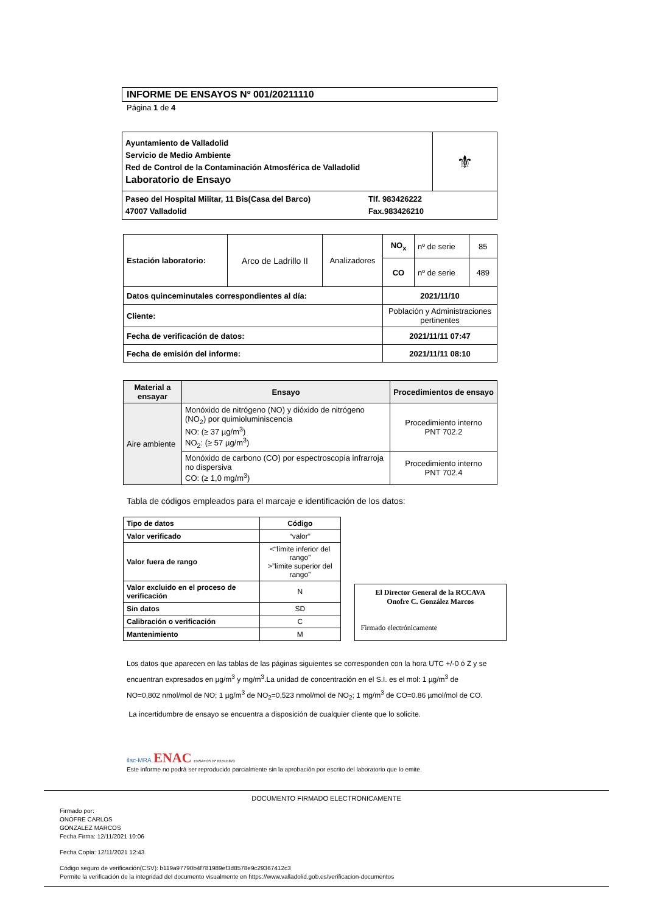INFORME DE ENSAYOS Nº 001/20211110
Página 1 de 4
| Ayuntamiento de Valladolid Servicio de Medio Ambiente Red de Control de la Contaminación Atmosférica de Valladolid Laboratorio de Ensayo | ⚜ |
| Paseo del Hospital Militar, 11 Bis(Casa del Barco) 47007 Valladolid Tlf. 983426222 Fax.983426210 | |
| Estación laboratorio: | Arco de Ladrillo II | Analizadores | NO<sub>x</sub> | nº de serie | 85 |
| | | | CO | nº de serie | 489 |
| Datos quinceminutales correspondientes al día: | | | 2021/11/10 | | |
| Cliente: | | | Población y Administraciones pertinentes | | |
| Fecha de verificación de datos: | | | 2021/11/11 07:47 | | |
| Fecha de emisión del informe: | | | 2021/11/11 08:10 | | |
| Material a ensayar | Ensayo | Procedimientos de ensayo |
| --- | --- | --- |
| Aire ambiente | Monóxido de nitrógeno (NO) y dióxido de nitrógeno (NO<sub>2</sub>) por quimioluminiscencia NO: (≥ 37 µg/m<sup>3</sup>) NO<sub>2</sub>: (≥ 57 µg/m<sup>3</sup>) | Procedimiento interno PNT 702.2 |
| | Monóxido de carbono (CO) por espectroscopía infrarroja no dispersiva CO: (≥ 1,0 mg/m<sup>3</sup>) | Procedimiento interno PNT 702.4 |
Tabla de códigos empleados para el marcaje e identificación de los datos:
| Tipo de datos | Código |
| --- | --- |
| Valor verificado | “valor” |
| Valor fuera de rango | <“límite inferior del rango” >”límite superior del rango” |
| Valor excluido en el proceso de verificación | N |
| Sin datos | SD |
| Calibración o verificación | C |
| Mantenimiento | M |
El Director General de la RCCAVA
Onofre C. González Marcos
Firmado electrónicamente
Los datos que aparecen en las tablas de las páginas siguientes se corresponden con la hora UTC +/-0 ó Z y se encuentran expresados en µg/m<sup>3</sup> y mg/m<sup>3</sup>.La unidad de concentración en el S.I. es el mol: 1 µg/m<sup>3</sup> de NO=0,802 nmol/mol de NO; 1 µg/m<sup>3</sup> de NO<sub>2</sub>=0,523 nmol/mol de NO<sub>2</sub>; 1 mg/m<sup>3</sup> de CO=0.86 µmol/mol de CO.
La incertidumbre de ensayo se encuentra a disposición de cualquier cliente que lo solicite.
ilac-MRA ENAC ENSAYOS Nº 627/LE870
Este informe no podrá ser reproducido parcialmente sin la aprobación por escrito del laboratorio que lo emite.
DOCUMENTO FIRMADO ELECTRONICAMENTE
Firmado por:
ONOFRE CARLOS
GONZALEZ MARCOS
Fecha Firma: 12/11/2021 10:06
Fecha Copia: 12/11/2021 12:43
Código seguro de verificación(CSV): b119a97790b4f781989ef3d8578e9c29367412c3
Permite la verificación de la integridad del documento visualmente en https://www.valladolid.gob.es/verificacion-documentos